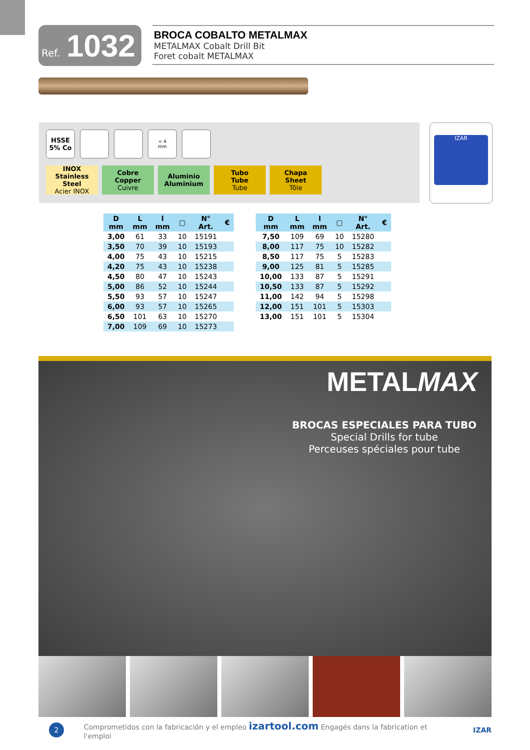Ref. 1032
BROCA COBALTO METALMAX
METALMAX Cobalt Drill Bit
Foret cobalt METALMAX
HSSE
5% Co
< 4
mm
INOX
Stainless Steel
Acier INOX
Cobre
Copper
Cuivre
Aluminio
Aluminium
Tubo
Tube
Tube
Chapa
Sheet
Tôle
IZAR
| D mm | L mm | l mm | ▢ | N° Art. | € |
| --- | --- | --- | --- | --- | --- |
| 3,00 | 61 | 33 | 10 | 15191 | |
| 3,50 | 70 | 39 | 10 | 15193 | |
| 4,00 | 75 | 43 | 10 | 15215 | |
| 4,20 | 75 | 43 | 10 | 15238 | |
| 4,50 | 80 | 47 | 10 | 15243 | |
| 5,00 | 86 | 52 | 10 | 15244 | |
| 5,50 | 93 | 57 | 10 | 15247 | |
| 6,00 | 93 | 57 | 10 | 15265 | |
| 6,50 | 101 | 63 | 10 | 15270 | |
| 7,00 | 109 | 69 | 10 | 15273 | |
| D mm | L mm | l mm | ▢ | N° Art. | € |
| --- | --- | --- | --- | --- | --- |
| 7,50 | 109 | 69 | 10 | 15280 | |
| 8,00 | 117 | 75 | 10 | 15282 | |
| 8,50 | 117 | 75 | 5 | 15283 | |
| 9,00 | 125 | 81 | 5 | 15285 | |
| 10,00 | 133 | 87 | 5 | 15291 | |
| 10,50 | 133 | 87 | 5 | 15292 | |
| 11,00 | 142 | 94 | 5 | 15298 | |
| 12,00 | 151 | 101 | 5 | 15303 | |
| 13,00 | 151 | 101 | 5 | 15304 | |
METALMAX
BROCAS ESPECIALES PARA TUBO
Special Drills for tube
Perceuses spéciales pour tube
2
Comprometidos con la fabricación y el empleo izartool.com Engagés dans la fabrication et l'emploi IZAR